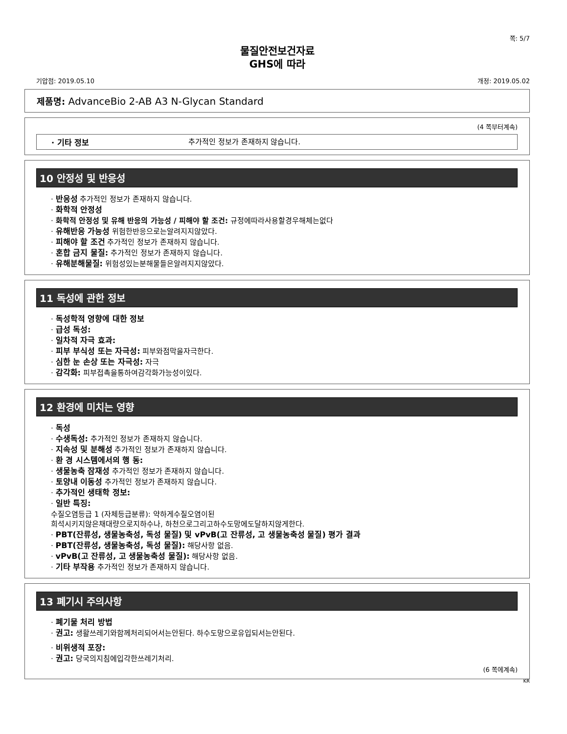쪽: 5/7
물질안전보건자료
GHS에 따라
기압점: 2019.05.10 개정: 2019.05.02
제품명: AdvanceBio 2-AB A3 N-Glycan Standard
(4 쪽부터계속)
· 기타 정보 추가적인 정보가 존재하지 않습니다.
10 안정성 및 반응성
· 반응성 추가적인 정보가 존재하지 않습니다.
· 화학적 안정성
· 화학적 안정성 및 유해 반응의 가능성 / 피해야 할 조건: 규정에따라사용할경우해체는없다
· 유해반응 가능성 위험한반응으로는알려지지않았다.
· 피해야 할 조건 추가적인 정보가 존재하지 않습니다.
· 혼합 금지 물질: 추가적인 정보가 존재하지 않습니다.
· 유해분해물질: 위험성있는분해물들은알려지지않았다.
11 독성에 관한 정보
· 독성학적 영향에 대한 정보
· 급성 독성:
· 일차적 자극 효과:
· 피부 부식성 또는 자극성: 피부와점막을자극한다.
· 심한 눈 손상 또는 자극성: 자극
· 감각화: 피부접촉을통하여감각화가능성이있다.
12 환경에 미치는 영향
· 독성
· 수생독성: 추가적인 정보가 존재하지 않습니다.
· 지속성 및 분해성 추가적인 정보가 존재하지 않습니다.
· 환 경 시스템에서의 행 동:
· 생물농축 잠재성 추가적인 정보가 존재하지 않습니다.
· 토양내 이동성 추가적인 정보가 존재하지 않습니다.
· 추가적인 생태학 정보:
· 일반 특징:
수질오염등급 1 (자체등급분류): 약하게수질오염이된
희석시키지않은채대량으로지하수나, 하천으로그리고하수도망에도달하지않게한다.
· PBT(잔류성, 생물농축성, 독성 물질) 및 vPvB(고 잔류성, 고 생물농축성 물질) 평가 결과
· PBT(잔류성, 생물농축성, 독성 물질): 해당사항 없음.
· vPvB(고 잔류성, 고 생물농축성 물질): 해당사항 없음.
· 기타 부작용 추가적인 정보가 존재하지 않습니다.
13 폐기시 주의사항
· 폐기물 처리 방법
· 권고: 생활쓰레기와함께처리되어서는안된다. 하수도망으로유입되서는안된다.
· 비위생적 포장:
· 권고: 당국의지침에입각한쓰레기처리.
(6 쪽에계속)
KR